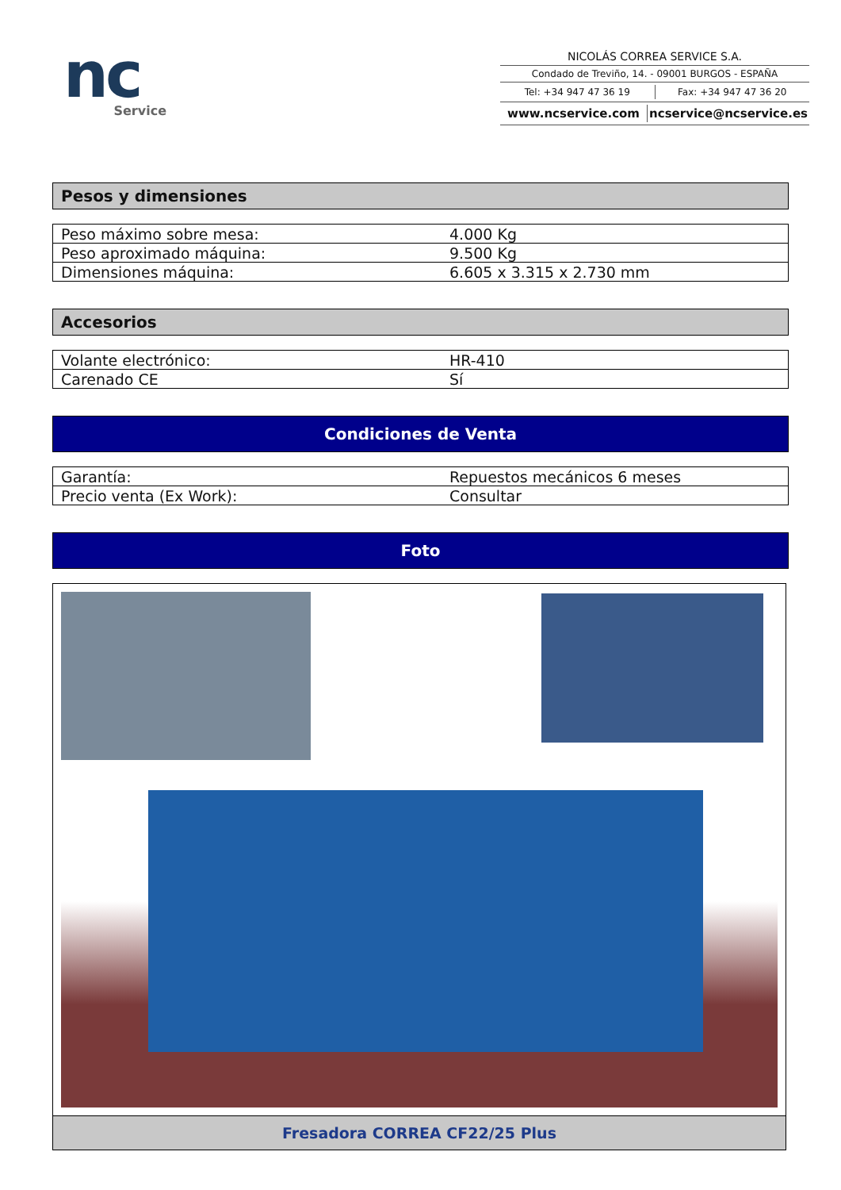nc
Service
NICOLÁS CORREA SERVICE S.A.
Condado de Treviño, 14. - 09001 BURGOS - ESPAÑA
Tel: +34 947 47 36 19 Fax: +34 947 47 36 20
www.ncservice.com ncservice@ncservice.es
Pesos y dimensiones
| Peso máximo sobre mesa: | 4.000 Kg |
| Peso aproximado máquina: | 9.500 Kg |
| Dimensiones máquina: | 6.605 x 3.315 x 2.730 mm |
Accesorios
| Volante electrónico: | HR-410 |
| Carenado CE | Sí |
Condiciones de Venta
| Garantía: | Repuestos mecánicos 6 meses |
| Precio venta (Ex Work): | Consultar |
Foto
Fresadora CORREA CF22/25 Plus